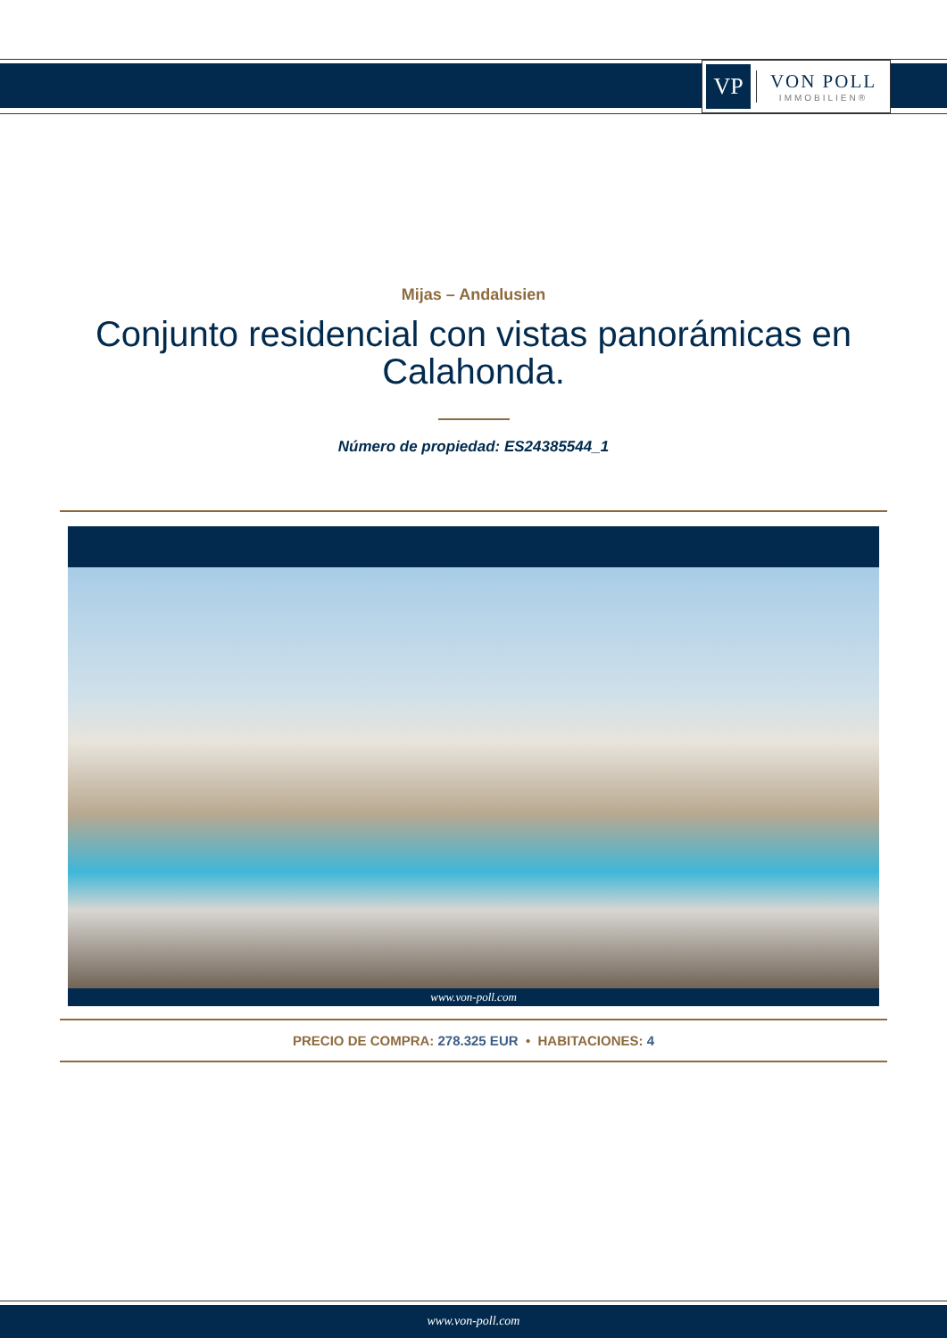VP
VON POLL
IMMOBILIEN®
Mijas – Andalusien
Conjunto residencial con vistas panorámicas en Calahonda.
Número de propiedad: ES24385544_1
www.von-poll.com
PRECIO DE COMPRA: 278.325 EUR • HABITACIONES: 4
www.von-poll.com